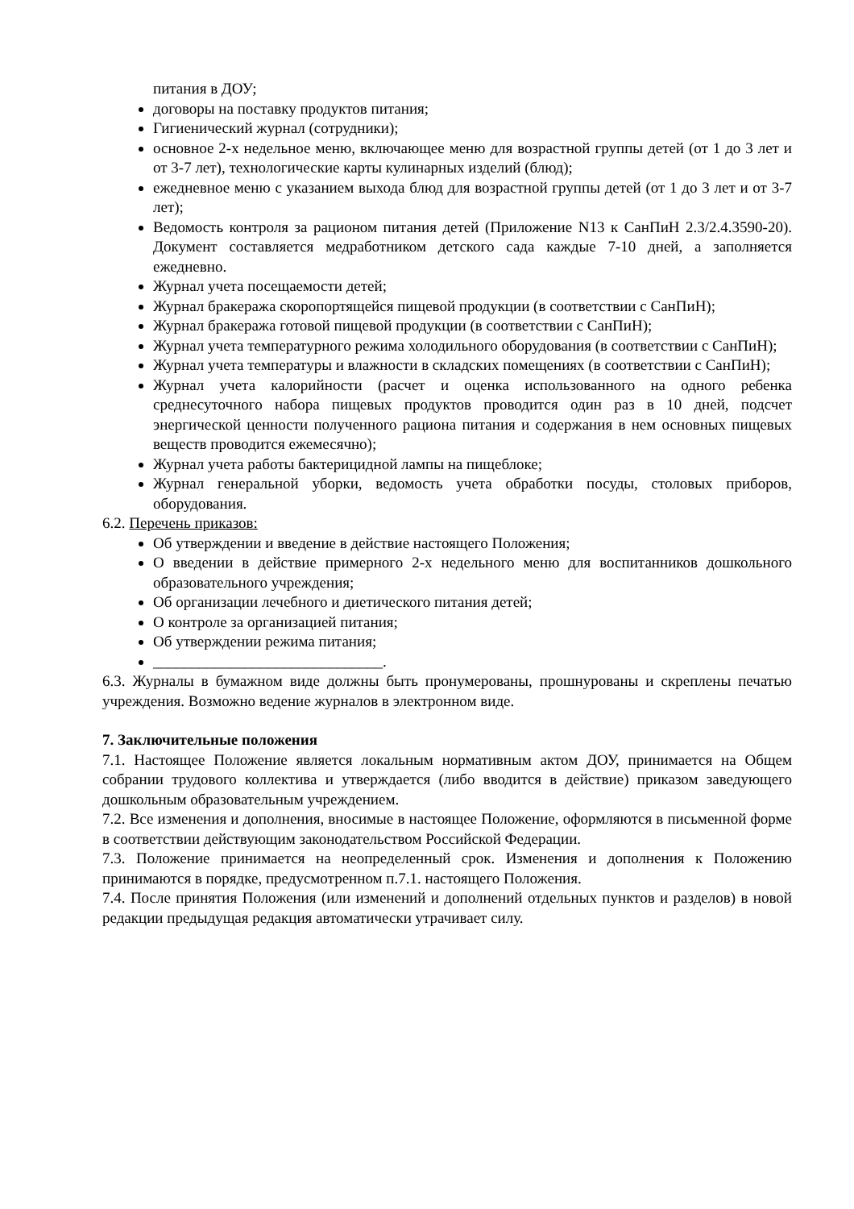питания в ДОУ;
договоры на поставку продуктов питания;
Гигиенический журнал (сотрудники);
основное 2-х недельное меню, включающее меню для возрастной группы детей (от 1 до 3 лет и от 3-7 лет), технологические карты кулинарных изделий (блюд);
ежедневное меню с указанием выхода блюд для возрастной группы детей (от 1 до 3 лет и от 3-7 лет);
Ведомость контроля за рационом питания детей (Приложение N13 к СанПиН 2.3/2.4.3590-20). Документ составляется медработником детского сада каждые 7-10 дней, а заполняется ежедневно.
Журнал учета посещаемости детей;
Журнал бракеража скоропортящейся пищевой продукции (в соответствии с СанПиН);
Журнал бракеража готовой пищевой продукции (в соответствии с СанПиН);
Журнал учета температурного режима холодильного оборудования (в соответствии с СанПиН);
Журнал учета температуры и влажности в складских помещениях (в соответствии с СанПиН);
Журнал учета калорийности (расчет и оценка использованного на одного ребенка среднесуточного набора пищевых продуктов проводится один раз в 10 дней, подсчет энергической ценности полученного рациона питания и содержания в нем основных пищевых веществ проводится ежемесячно);
Журнал учета работы бактерицидной лампы на пищеблоке;
Журнал генеральной уборки, ведомость учета обработки посуды, столовых приборов, оборудования.
6.2. Перечень приказов:
Об утверждении и введение в действие настоящего Положения;
О введении в действие примерного 2-х недельного меню для воспитанников дошкольного образовательного учреждения;
Об организации лечебного и диетического питания детей;
О контроле за организацией питания;
Об утверждении режима питания;
______________________________.
6.3. Журналы в бумажном виде должны быть пронумерованы, прошнурованы и скреплены печатью учреждения. Возможно ведение журналов в электронном виде.
7. Заключительные положения
7.1. Настоящее Положение является локальным нормативным актом ДОУ, принимается на Общем собрании трудового коллектива и утверждается (либо вводится в действие) приказом заведующего дошкольным образовательным учреждением.
7.2. Все изменения и дополнения, вносимые в настоящее Положение, оформляются в письменной форме в соответствии действующим законодательством Российской Федерации.
7.3. Положение принимается на неопределенный срок. Изменения и дополнения к Положению принимаются в порядке, предусмотренном п.7.1. настоящего Положения.
7.4. После принятия Положения (или изменений и дополнений отдельных пунктов и разделов) в новой редакции предыдущая редакция автоматически утрачивает силу.